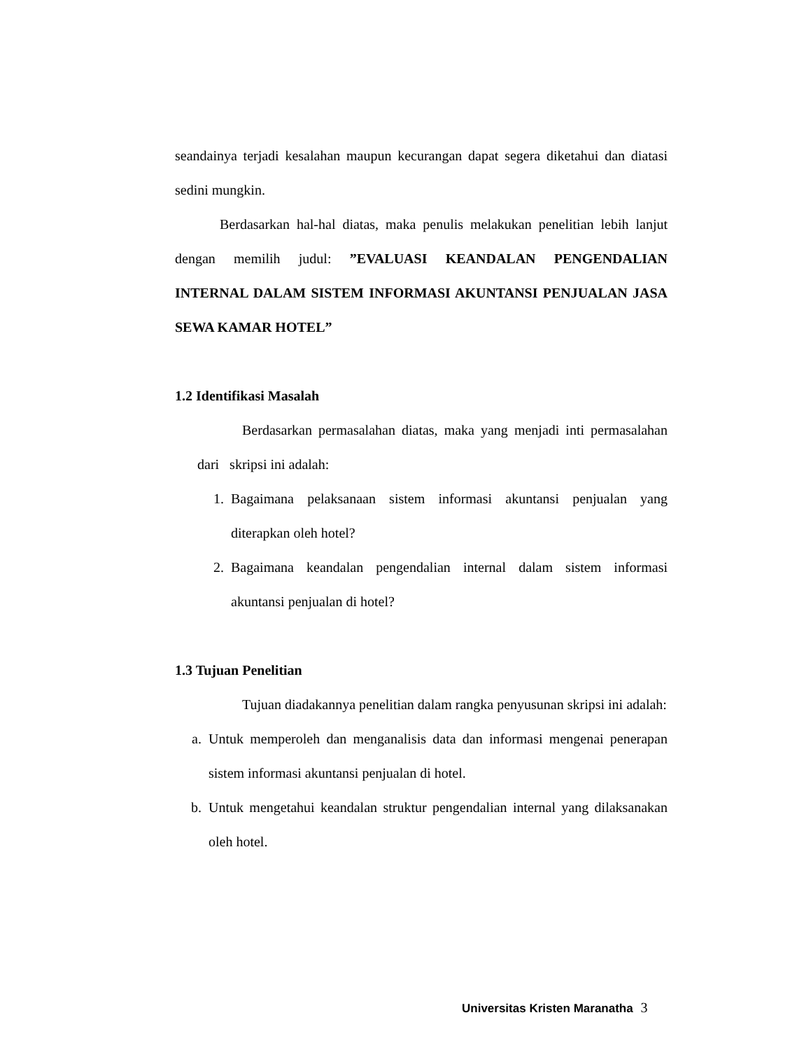seandainya terjadi kesalahan maupun kecurangan dapat segera diketahui dan diatasi sedini mungkin.
Berdasarkan hal-hal diatas, maka penulis melakukan penelitian lebih lanjut dengan memilih judul: ”EVALUASI KEANDALAN PENGENDALIAN INTERNAL DALAM SISTEM INFORMASI AKUNTANSI PENJUALAN JASA SEWA KAMAR HOTEL”
1.2 Identifikasi Masalah
Berdasarkan permasalahan diatas, maka yang menjadi inti permasalahan dari skripsi ini adalah:
1.
Bagaimana pelaksanaan sistem informasi akuntansi penjualan yang diterapkan oleh hotel?
2.
Bagaimana keandalan pengendalian internal dalam sistem informasi akuntansi penjualan di hotel?
1.3 Tujuan Penelitian
Tujuan diadakannya penelitian dalam rangka penyusunan skripsi ini adalah:
a.
Untuk memperoleh dan menganalisis data dan informasi mengenai penerapan sistem informasi akuntansi penjualan di hotel.
b.
Untuk mengetahui keandalan struktur pengendalian internal yang dilaksanakan oleh hotel.
Universitas Kristen Maranatha 3